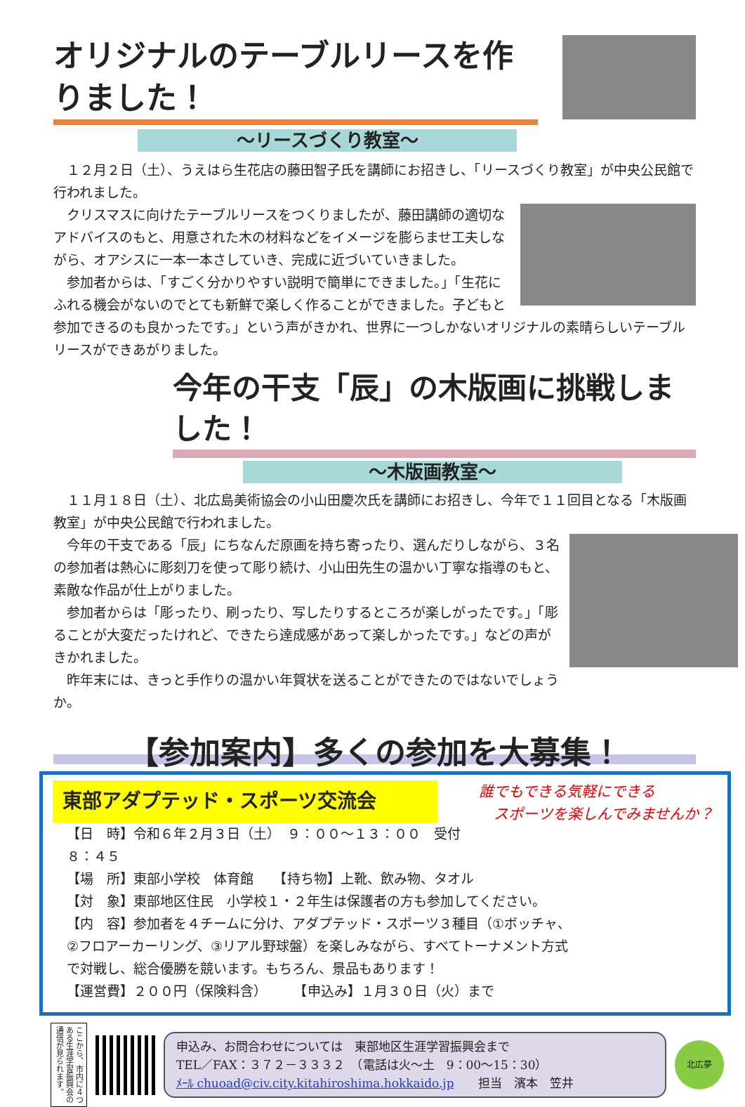オリジナルのテーブルリースを作りました！
～リースづくり教室～
１２月２日（土）、うえはら生花店の藤田智子氏を講師にお招きし、「リースづくり教室」が中央公民館で行われました。
クリスマスに向けたテーブルリースをつくりましたが、藤田講師の適切なアドバイスのもと、用意された木の材料などをイメージを膨らませ工夫しながら、オアシスに一本一本さしていき、完成に近づいていきました。
参加者からは、「すごく分かりやすい説明で簡単にできました。」「生花にふれる機会がないのでとても新鮮で楽しく作ることができました。子どもと参加できるのも良かったです。」という声がきかれ、世界に一つしかないオリジナルの素晴らしいテーブルリースができあがりました。
今年の干支「辰」の木版画に挑戦しました！
～木版画教室～
１１月１８日（土）、北広島美術協会の小山田慶次氏を講師にお招きし、今年で１１回目となる「木版画教室」が中央公民館で行われました。
今年の干支である「辰」にちなんだ原画を持ち寄ったり、選んだりしながら、３名の参加者は熱心に彫刻刀を使って彫り続け、小山田先生の温かい丁寧な指導のもと、素敵な作品が仕上がりました。
参加者からは「彫ったり、刷ったり、写したりするところが楽しがったです。」「彫ることが大変だったけれど、できたら達成感があって楽しかったです。」などの声がきかれました。
昨年末には、きっと手作りの温かい年賀状を送ることができたのではないでしょうか。
【参加案内】多くの参加を大募集！
誰でもできる気軽にできる
　スポーツを楽しんでみませんか？
東部アダプテッド・スポーツ交流会
【日　時】令和６年２月３日（土）　９：００～１３：００　受付８：４５
【場　所】東部小学校　体育館　　【持ち物】上靴、飲み物、タオル
【対　象】東部地区住民　小学校１・２年生は保護者の方も参加してください。
【内　容】参加者を４チームに分け、アダプテッド・スポーツ３種目（①ボッチャ、②フロアーカーリング、③リアル野球盤）を楽しみながら、すべてトーナメント方式で対戦し、総合優勝を競います。もちろん、景品もあります！
【運営費】２００円（保険料含）　　　【申込み】１月３０日（火）まで
ここから、市内に４つある生涯学習振興会の通信が見られます。
申込み、お問合わせについては　東部地区生涯学習振興会まで
TEL／FAX：３７２－３３３２　（電話は火～土　9：00～15：30）
ﾒｰﾙ chuoad@civ.city.kitahiroshima.hokkaido.jp　　担当　濱本　笠井
北広夢